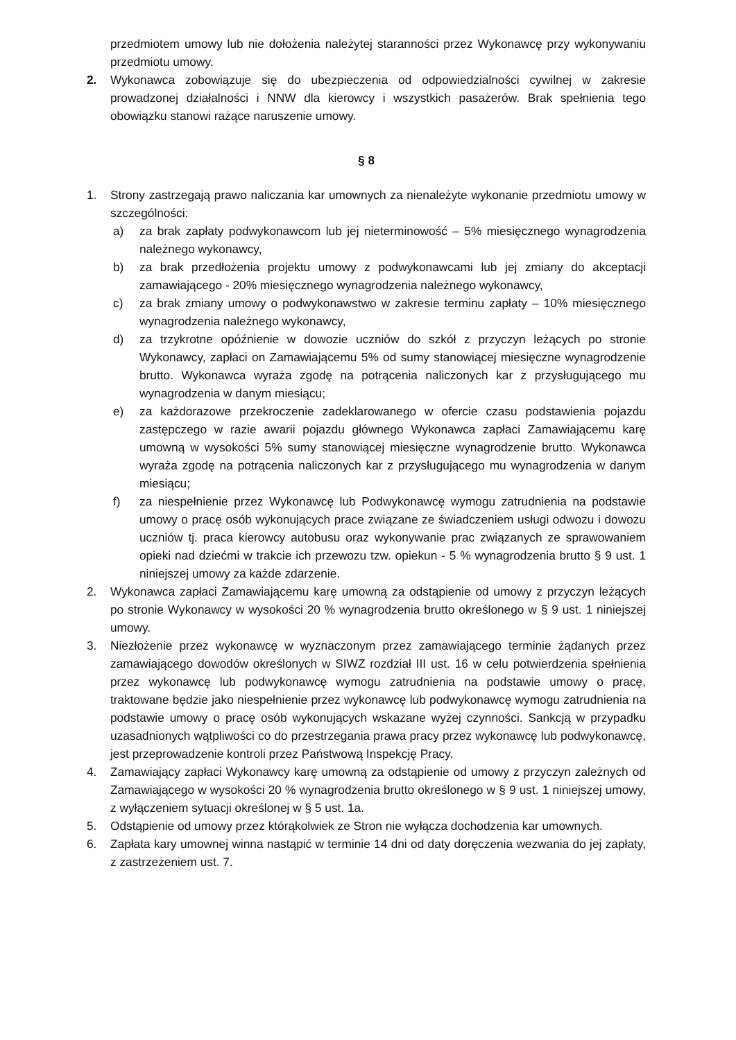przedmiotem umowy lub nie dołożenia należytej staranności przez Wykonawcę przy wykonywaniu przedmiotu umowy.
2. Wykonawca zobowiązuje się do ubezpieczenia od odpowiedzialności cywilnej w zakresie prowadzonej działalności i NNW dla kierowcy i wszystkich pasażerów. Brak spełnienia tego obowiązku stanowi rażące naruszenie umowy.
§ 8
1. Strony zastrzegają prawo naliczania kar umownych za nienależyte wykonanie przedmiotu umowy w szczególności:
a) za brak zapłaty podwykonawcom lub jej nieterminowość – 5% miesięcznego wynagrodzenia należnego wykonawcy,
b) za brak przedłożenia projektu umowy z podwykonawcami lub jej zmiany do akceptacji zamawiającego - 20% miesięcznego wynagrodzenia należnego wykonawcy,
c) za brak zmiany umowy o podwykonawstwo w zakresie terminu zapłaty – 10% miesięcznego wynagrodzenia należnego wykonawcy,
d) za trzykrotne opóźnienie w dowozie uczniów do szkół z przyczyn leżących po stronie Wykonawcy, zapłaci on Zamawiającemu 5% od sumy stanowiącej miesięczne wynagrodzenie brutto. Wykonawca wyraża zgodę na potrącenia naliczonych kar z przysługującego mu wynagrodzenia w danym miesiącu;
e) za każdorazowe przekroczenie zadeklarowanego w ofercie czasu podstawienia pojazdu zastępczego w razie awarii pojazdu głównego Wykonawca zapłaci Zamawiającemu karę umowną w wysokości 5% sumy stanowiącej miesięczne wynagrodzenie brutto. Wykonawca wyraża zgodę na potrącenia naliczonych kar z przysługującego mu wynagrodzenia w danym miesiącu;
f) za niespełnienie przez Wykonawcę lub Podwykonawcę wymogu zatrudnienia na podstawie umowy o pracę osób wykonujących prace związane ze świadczeniem usługi odwozu i dowozu uczniów tj. praca kierowcy autobusu oraz wykonywanie prac związanych ze sprawowaniem opieki nad dziećmi w trakcie ich przewozu tzw. opiekun - 5 % wynagrodzenia brutto § 9 ust. 1 niniejszej umowy za każde zdarzenie.
2. Wykonawca zapłaci Zamawiającemu karę umowną za odstąpienie od umowy z przyczyn leżących po stronie Wykonawcy w wysokości 20 % wynagrodzenia brutto określonego w § 9 ust. 1 niniejszej umowy.
3. Niezłożenie przez wykonawcę w wyznaczonym przez zamawiającego terminie żądanych przez zamawiającego dowodów określonych w SIWZ rozdział III ust. 16 w celu potwierdzenia spełnienia przez wykonawcę lub podwykonawcę wymogu zatrudnienia na podstawie umowy o pracę, traktowane będzie jako niespełnienie przez wykonawcę lub podwykonawcę wymogu zatrudnienia na podstawie umowy o pracę osób wykonujących wskazane wyżej czynności. Sankcją w przypadku uzasadnionych wątpliwości co do przestrzegania prawa pracy przez wykonawcę lub podwykonawcę, jest przeprowadzenie kontroli przez Państwową Inspekcję Pracy.
4. Zamawiający zapłaci Wykonawcy karę umowną za odstąpienie od umowy z przyczyn zależnych od Zamawiającego w wysokości 20 % wynagrodzenia brutto określonego w § 9 ust. 1 niniejszej umowy, z wyłączeniem sytuacji określonej w § 5 ust. 1a.
5. Odstąpienie od umowy przez którąkolwiek ze Stron nie wyłącza dochodzenia kar umownych.
6. Zapłata kary umownej winna nastąpić w terminie 14 dni od daty doręczenia wezwania do jej zapłaty, z zastrzeżeniem ust. 7.